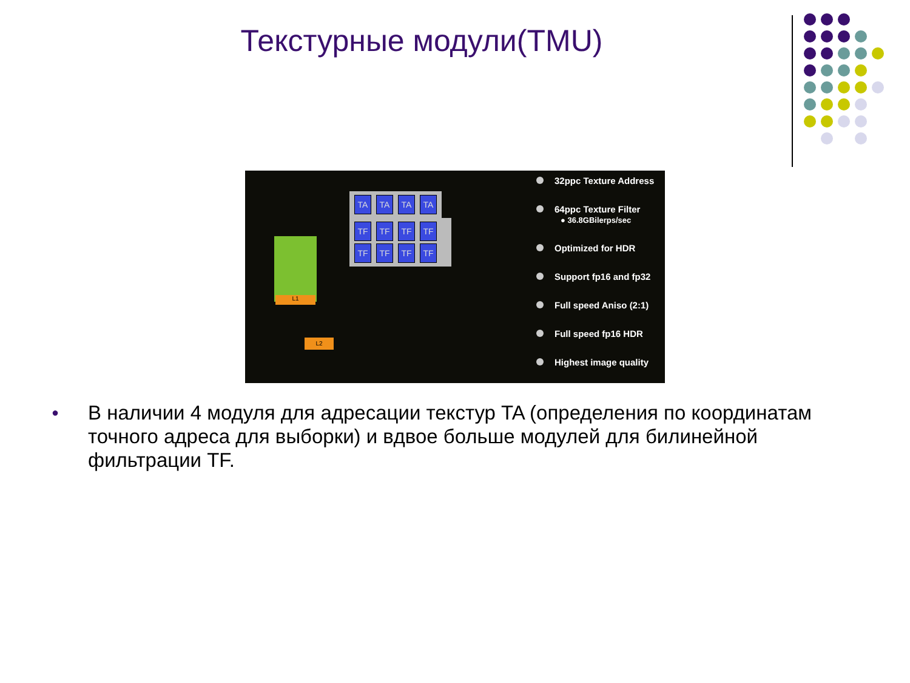Текстурные модули(TMU)
TA TA TA TA
TF TF TF TF TF TF TF TF
L1
L2
32ppc Texture Address
64ppc Texture Filter
● 36.8GBilerps/sec
Optimized for HDR
Support fp16 and fp32
Full speed Aniso (2:1)
Full speed fp16 HDR
Highest image quality
● В наличии 4 модуля для адресации текстур TA (определения по координатам точного адреса для выборки) и вдвое больше модулей для билинейной фильтрации TF.